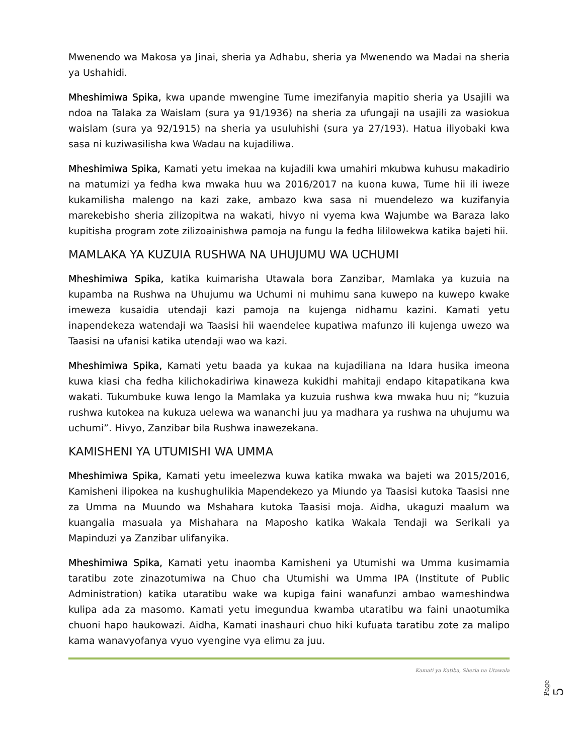Mwenendo wa Makosa ya Jinai, sheria ya Adhabu, sheria ya Mwenendo wa Madai na sheria ya Ushahidi.
Mheshimiwa Spika, kwa upande mwengine Tume imezifanyia mapitio sheria ya Usajili wa ndoa na Talaka za Waislam (sura ya 91/1936) na sheria za ufungaji na usajili za wasiokua waislam (sura ya 92/1915) na sheria ya usuluhishi (sura ya 27/193). Hatua iliyobaki kwa sasa ni kuziwasilisha kwa Wadau na kujadiliwa.
Mheshimiwa Spika, Kamati yetu imekaa na kujadili kwa umahiri mkubwa kuhusu makadirio na matumizi ya fedha kwa mwaka huu wa 2016/2017 na kuona kuwa, Tume hii ili iweze kukamilisha malengo na kazi zake, ambazo kwa sasa ni muendelezo wa kuzifanyia marekebisho sheria zilizopitwa na wakati, hivyo ni vyema kwa Wajumbe wa Baraza lako kupitisha program zote zilizoainishwa pamoja na fungu la fedha lililowekwa katika bajeti hii.
MAMLAKA YA KUZUIA RUSHWA NA UHUJUMU WA UCHUMI
Mheshimiwa Spika, katika kuimarisha Utawala bora Zanzibar, Mamlaka ya kuzuia na kupamba na Rushwa na Uhujumu wa Uchumi ni muhimu sana kuwepo na kuwepo kwake imeweza kusaidia utendaji kazi pamoja na kujenga nidhamu kazini. Kamati yetu inapendekeza watendaji wa Taasisi hii waendelee kupatiwa mafunzo ili kujenga uwezo wa Taasisi na ufanisi katika utendaji wao wa kazi.
Mheshimiwa Spika, Kamati yetu baada ya kukaa na kujadiliana na Idara husika imeona kuwa kiasi cha fedha kilichokadiriwa kinaweza kukidhi mahitaji endapo kitapatikana kwa wakati. Tukumbuke kuwa lengo la Mamlaka ya kuzuia rushwa kwa mwaka huu ni; “kuzuia rushwa kutokea na kukuza uelewa wa wananchi juu ya madhara ya rushwa na uhujumu wa uchumi”. Hivyo, Zanzibar bila Rushwa inawezekana.
KAMISHENI YA UTUMISHI WA UMMA
Mheshimiwa Spika, Kamati yetu imeelezwa kuwa katika mwaka wa bajeti wa 2015/2016, Kamisheni ilipokea na kushughulikia Mapendekezo ya Miundo ya Taasisi kutoka Taasisi nne za Umma na Muundo wa Mshahara kutoka Taasisi moja. Aidha, ukaguzi maalum wa kuangalia masuala ya Mishahara na Maposho katika Wakala Tendaji wa Serikali ya Mapinduzi ya Zanzibar ulifanyika.
Mheshimiwa Spika, Kamati yetu inaomba Kamisheni ya Utumishi wa Umma kusimamia taratibu zote zinazotumiwa na Chuo cha Utumishi wa Umma IPA (Institute of Public Administration) katika utaratibu wake wa kupiga faini wanafunzi ambao wameshindwa kulipa ada za masomo. Kamati yetu imegundua kwamba utaratibu wa faini unaotumika chuoni hapo haukowazi. Aidha, Kamati inashauri chuo hiki kufuata taratibu zote za malipo kama wanavyofanya vyuo vyengine vya elimu za juu.
Kamati ya Katiba, Sheria na Utawala
Page 5